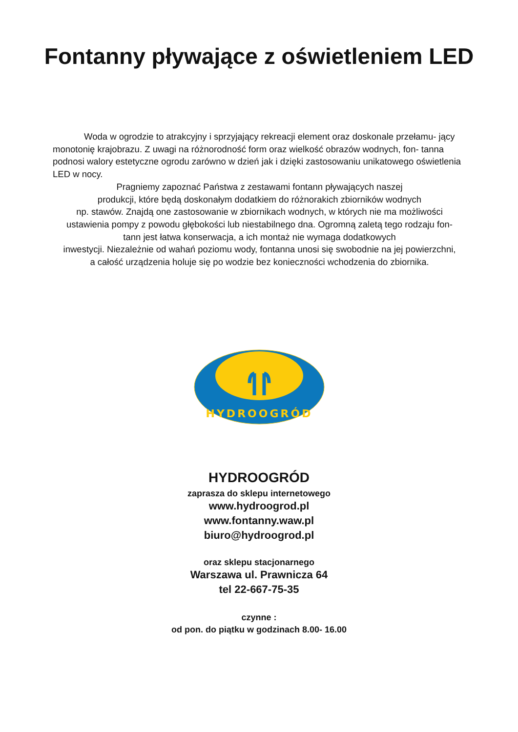Fontanny pływające z oświetleniem LED
Woda w ogrodzie to atrakcyjny i sprzyjający rekreacji element oraz doskonale przełamu- jący monotonię krajobrazu. Z uwagi na różnorodność form oraz wielkość obrazów wodnych, fon- tanna podnosi walory estetyczne ogrodu zarówno w dzień jak i dzięki zastosowaniu unikatowego oświetlenia LED w nocy.
Pragniemy zapoznać Państwa z zestawami fontann pływających naszej
produkcji, które będą doskonałym dodatkiem do różnorakich zbiorników wodnych
np. stawów. Znajdą one zastosowanie w zbiornikach wodnych, w których nie ma możliwości
ustawienia pompy z powodu głębokości lub niestabilnego dna. Ogromną zaletą tego rodzaju fon-
tann jest łatwa konserwacja, a ich montaż nie wymaga dodatkowych
inwestycji. Niezależnie od wahań poziomu wody, fontanna unosi się swobodnie na jej powierzchni,
a całość urządzenia holuje się po wodzie bez konieczności wchodzenia do zbiornika.
HYDROOGRÓD
HYDROOGRÓD
zaprasza do sklepu internetowego
www.hydroogrod.pl
www.fontanny.waw.pl
biuro@hydroogrod.pl
oraz sklepu stacjonarnego
Warszawa ul. Prawnicza 64
tel 22-667-75-35
czynne :
od pon. do piątku w godzinach 8.00- 16.00